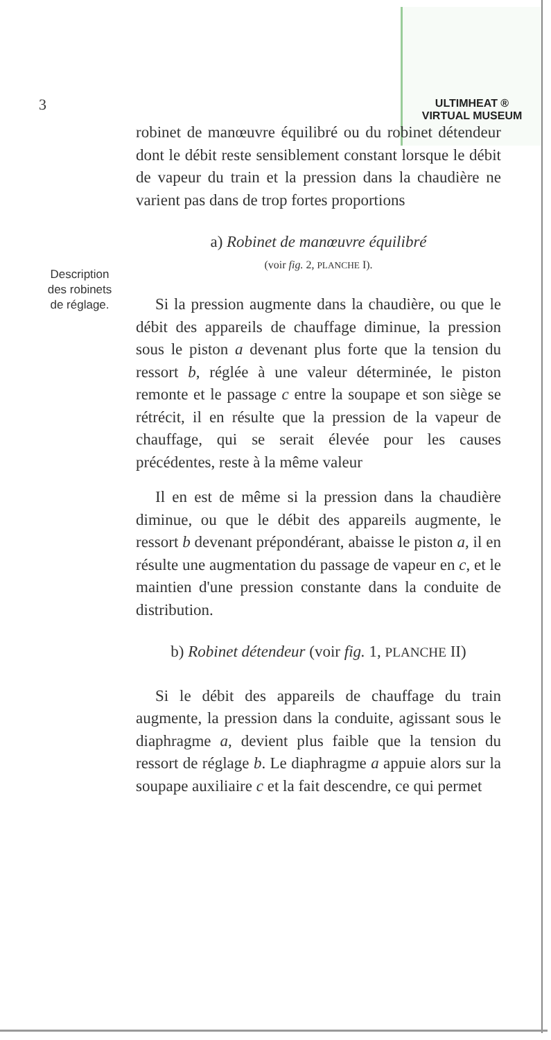ULTIMHEAT ®
VIRTUAL MUSEUM
3
Description
des robinets
de réglage.
robinet de manœuvre équilibré ou du robinet détendeur dont le débit reste sensiblement constant lorsque le débit de vapeur du train et la pression dans la chaudière ne varient pas dans de trop fortes proportions
a) Robinet de manœuvre équilibré
(voir fig. 2, PLANCHE I).
Si la pression augmente dans la chaudière, ou que le débit des appareils de chauffage diminue, la pression sous le piston a devenant plus forte que la tension du ressort b, réglée à une valeur déterminée, le piston remonte et le passage c entre la soupape et son siège se rétrécit, il en résulte que la pression de la vapeur de chauffage, qui se serait élevée pour les causes précédentes, reste à la même valeur
Il en est de même si la pression dans la chaudière diminue, ou que le débit des appareils augmente, le ressort b devenant prépondérant, abaisse le piston a, il en résulte une augmentation du passage de vapeur en c, et le maintien d'une pression constante dans la conduite de distribution.
b) Robinet détendeur (voir fig. 1, PLANCHE II)
Si le débit des appareils de chauffage du train augmente, la pression dans la conduite, agissant sous le diaphragme a, devient plus faible que la tension du ressort de réglage b. Le diaphragme a appuie alors sur la soupape auxiliaire c et la fait descendre, ce qui permet